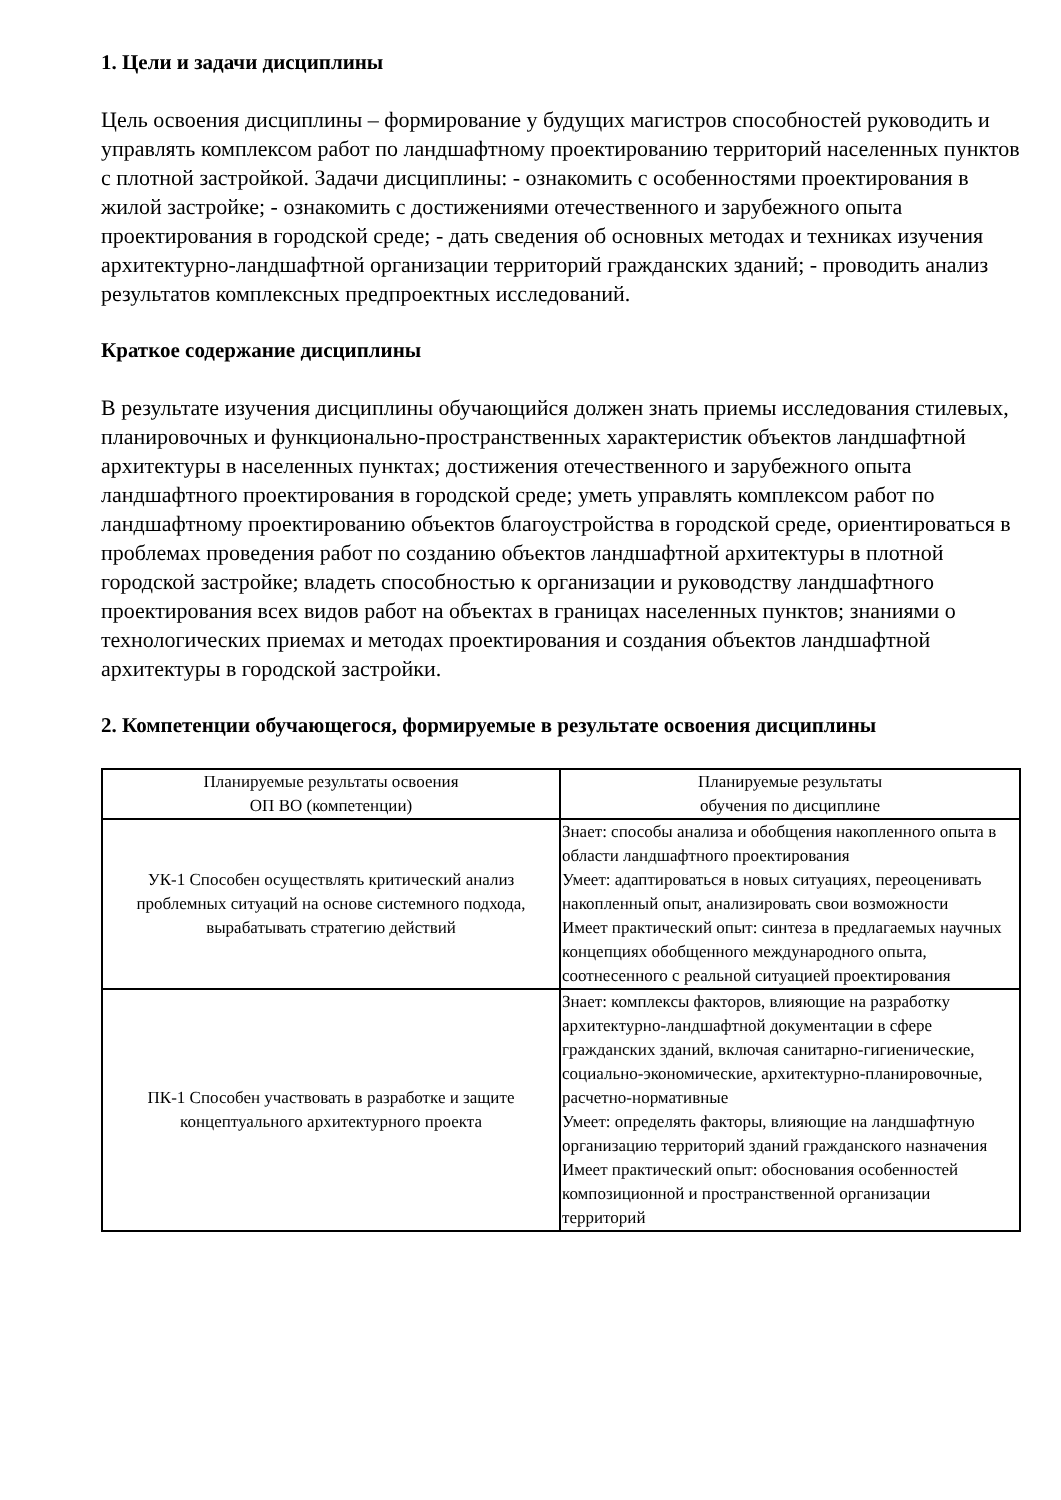1. Цели и задачи дисциплины
Цель освоения дисциплины – формирование у будущих магистров способностей руководить и управлять комплексом работ по ландшафтному проектированию территорий населенных пунктов с плотной застройкой. Задачи дисциплины: - ознакомить с особенностями проектирования в жилой застройке; - ознакомить с достижениями отечественного и зарубежного опыта проектирования в городской среде; - дать сведения об основных методах и техниках изучения архитектурно-ландшафтной организации территорий гражданских зданий; - проводить анализ результатов комплексных предпроектных исследований.
Краткое содержание дисциплины
В результате изучения дисциплины обучающийся должен знать приемы исследования стилевых, планировочных и функционально-пространственных характеристик объектов ландшафтной архитектуры в населенных пунктах; достижения отечественного и зарубежного опыта ландшафтного проектирования в городской среде; уметь управлять комплексом работ по ландшафтному проектированию объектов благоустройства в городской среде, ориентироваться в проблемах проведения работ по созданию объектов ландшафтной архитектуры в плотной городской застройке; владеть способностью к организации и руководству ландшафтного проектирования всех видов работ на объектах в границах населенных пунктов; знаниями о технологических приемах и методах проектирования и создания объектов ландшафтной архитектуры в городской застройки.
2. Компетенции обучающегося, формируемые в результате освоения дисциплины
| Планируемые результаты освоения ОП ВО (компетенции) | Планируемые результаты обучения по дисциплине |
| --- | --- |
| УК-1 Способен осуществлять критический анализ проблемных ситуаций на основе системного подхода, вырабатывать стратегию действий | Знает: способы анализа и обобщения накопленного опыта в области ландшафтного проектирования Умеет: адаптироваться в новых ситуациях, переоценивать накопленный опыт, анализировать свои возможности Имеет практический опыт: синтеза в предлагаемых научных концепциях обобщенного международного опыта, соотнесенного с реальной ситуацией проектирования |
| ПК-1 Способен участвовать в разработке и защите концептуального архитектурного проекта | Знает: комплексы факторов, влияющие на разработку архитектурно-ландшафтной документации в сфере гражданских зданий, включая санитарно-гигиенические, социально-экономические, архитектурно-планировочные, расчетно-нормативные Умеет: определять факторы, влияющие на ландшафтную организацию территорий зданий гражданского назначения Имеет практический опыт: обоснования особенностей композиционной и пространственной организации территорий |